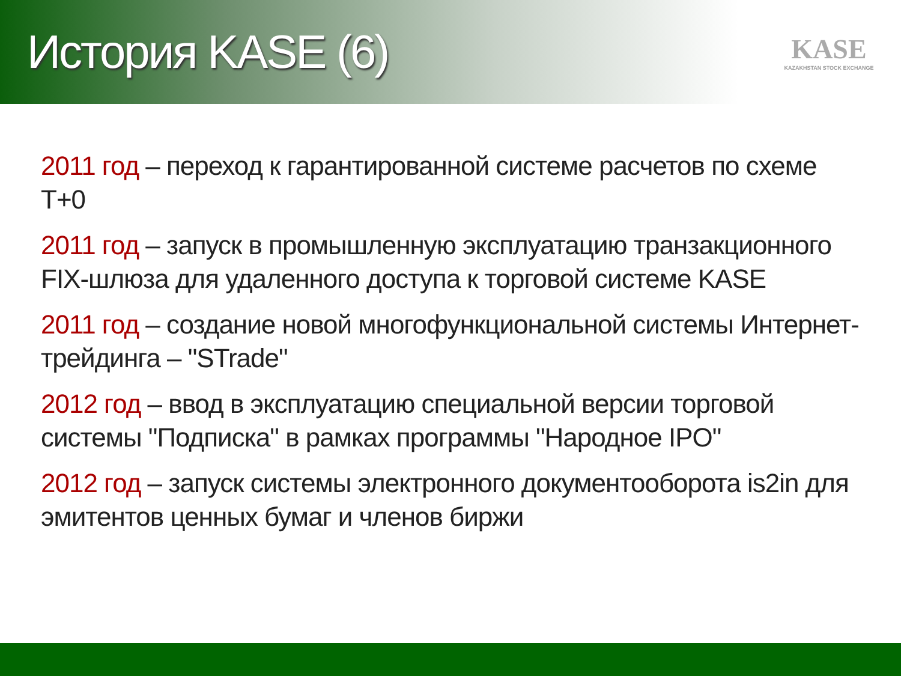История KASE (6)
KASE
KAZAKHSTAN STOCK EXCHANGE
2011 год – переход к гарантированной системе расчетов по схеме T+0
2011 год – запуск в промышленную эксплуатацию транзакционного FIX-шлюза для удаленного доступа к торговой системе KASE
2011 год – создание новой многофункциональной системы Интернет-трейдинга – "STrade"
2012 год – ввод в эксплуатацию специальной версии торговой системы "Подписка" в рамках программы "Народное IPO"
2012 год – запуск системы электронного документооборота is2in для эмитентов ценных бумаг и членов биржи